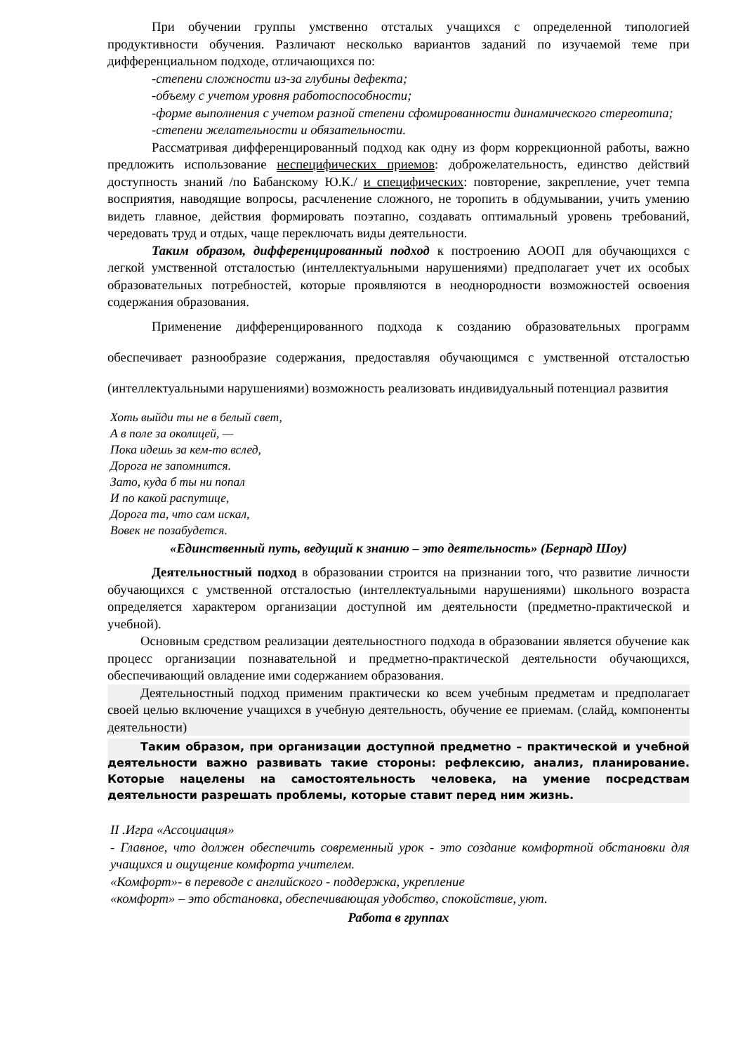При обучении группы умственно отсталых учащихся с определенной типологией продуктивности обучения. Различают несколько вариантов заданий по изучаемой теме при дифференциальном подходе, отличающихся по:
-степени сложности из-за глубины дефекта;
-объему с учетом уровня работоспособности;
-форме выполнения с учетом разной степени сфомированности динамического стереотипа;
-степени желательности и обязательности.
Рассматривая дифференцированный подход как одну из форм коррекционной работы, важно предложить использование неспецифических приемов: доброжелательность, единство действий доступность знаний /по Бабанскому Ю.К./ и специфических: повторение, закрепление, учет темпа восприятия, наводящие вопросы, расчленение сложного, не торопить в обдумывании, учить умению видеть главное, действия формировать поэтапно, создавать оптимальный уровень требований, чередовать труд и отдых, чаще переключать виды деятельности.
Таким образом, дифференцированный подход к построению АООП для обучающихся с легкой умственной отсталостью (интеллектуальными нарушениями) предполагает учет их особых образовательных потребностей, которые проявляются в неоднородности возможностей освоения содержания образования.
Применение дифференцированного подхода к созданию образовательных программ обеспечивает разнообразие содержания, предоставляя обучающимся с умственной отсталостью (интеллектуальными нарушениями) возможность реализовать индивидуальный потенциал развития
Хоть выйди ты не в белый свет,
А в поле за околицей, —
Пока идешь за кем-то вслед,
Дорога не запомнится.
Зато, куда б ты ни попал
И по какой распутице,
Дорога та, что сам искал,
Вовек не позабудется.
«Единственный путь, ведущий к знанию – это деятельность» (Бернард Шоу)
Деятельностный подход в образовании строится на признании того, что развитие личности обучающихся с умственной отсталостью (интеллектуальными нарушениями) школьного возраста определяется характером организации доступной им деятельности (предметно-практической и учебной).
Основным средством реализации деятельностного подхода в образовании является обучение как процесс организации познавательной и предметно-практической деятельности обучающихся, обеспечивающий овладение ими содержанием образования.
Деятельностный подход применим практически ко всем учебным предметам и предполагает своей целью включение учащихся в учебную деятельность, обучение ее приемам. (слайд, компоненты деятельности)
Таким образом, при организации доступной предметно – практической и учебной деятельности важно развивать такие стороны: рефлексию, анализ, планирование. Которые нацелены на самостоятельность человека, на умение посредствам деятельности разрешать проблемы, которые ставит перед ним жизнь.
II .Игра «Ассоциация»
- Главное, что должен обеспечить современный урок - это создание комфортной обстановки для учащихся и ощущение комфорта учителем.
«Комфорт»- в переводе с английского - поддержка, укрепление
«комфорт» – это обстановка, обеспечивающая удобство, спокойствие, уют.
Работа в группах